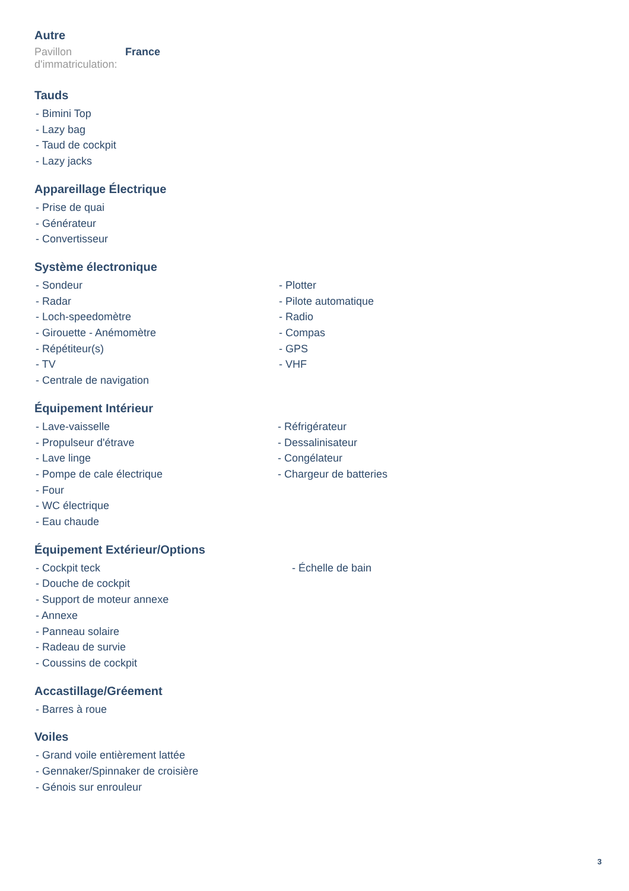Autre
Pavillon d'immatriculation:
France
Tauds
- Bimini Top
- Lazy bag
- Taud de cockpit
- Lazy jacks
Appareillage Électrique
- Prise de quai
- Générateur
- Convertisseur
Système électronique
- Sondeur
- Radar
- Loch-speedomètre
- Girouette - Anémomètre
- Répétiteur(s)
- TV
- Centrale de navigation
- Plotter
- Pilote automatique
- Radio
- Compas
- GPS
- VHF
Équipement Intérieur
- Lave-vaisselle
- Propulseur d'étrave
- Lave linge
- Pompe de cale électrique
- Four
- WC électrique
- Eau chaude
- Réfrigérateur
- Dessalinisateur
- Congélateur
- Chargeur de batteries
Équipement Extérieur/Options
- Cockpit teck
- Douche de cockpit
- Support de moteur annexe
- Annexe
- Panneau solaire
- Radeau de survie
- Coussins de cockpit
- Échelle de bain
Accastillage/Gréement
- Barres à roue
Voiles
- Grand voile entièrement lattée
- Gennaker/Spinnaker de croisière
- Génois sur enrouleur
3